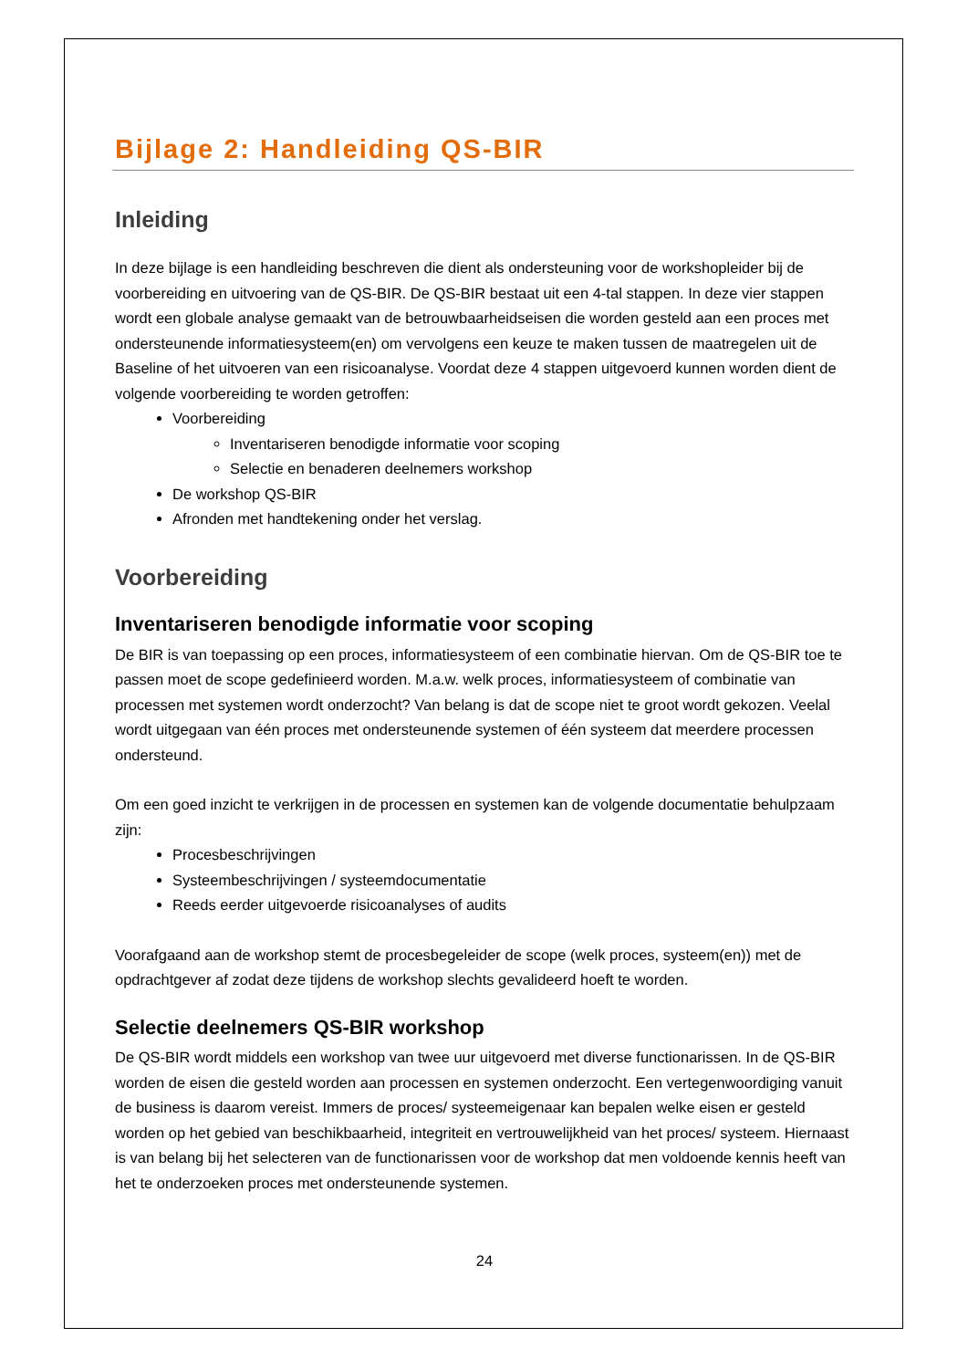Bijlage 2: Handleiding QS-BIR
Inleiding
In deze bijlage is een handleiding beschreven die dient als ondersteuning voor de workshopleider bij de voorbereiding en uitvoering van de QS-BIR. De QS-BIR bestaat uit een 4-tal stappen. In deze vier stappen wordt een globale analyse gemaakt van de betrouwbaarheidseisen die worden gesteld aan een proces met ondersteunende informatiesysteem(en) om vervolgens een keuze te maken tussen de maatregelen uit de Baseline of het uitvoeren van een risicoanalyse. Voordat deze 4 stappen uitgevoerd kunnen worden dient de volgende voorbereiding te worden getroffen:
Voorbereiding
Inventariseren benodigde informatie voor scoping
Selectie en benaderen deelnemers workshop
De workshop QS-BIR
Afronden met handtekening onder het verslag.
Voorbereiding
Inventariseren benodigde informatie voor scoping
De BIR is van toepassing op een proces, informatiesysteem of een combinatie hiervan. Om de QS-BIR toe te passen moet de scope gedefinieerd worden. M.a.w. welk proces, informatiesysteem of combinatie van processen met systemen wordt onderzocht? Van belang is dat de scope niet te groot wordt gekozen. Veelal wordt uitgegaan van één proces met ondersteunende systemen of één systeem dat meerdere processen ondersteund.
Om een goed inzicht te verkrijgen in de processen en systemen kan de volgende documentatie behulpzaam zijn:
Procesbeschrijvingen
Systeembeschrijvingen / systeemdocumentatie
Reeds eerder uitgevoerde risicoanalyses of audits
Voorafgaand aan de workshop stemt de procesbegeleider de scope (welk proces, systeem(en)) met de opdrachtgever af zodat deze tijdens de workshop slechts gevalideerd hoeft te worden.
Selectie deelnemers QS-BIR workshop
De QS-BIR wordt middels een workshop van twee uur uitgevoerd met diverse functionarissen. In de QS-BIR worden de eisen die gesteld worden aan processen en systemen onderzocht. Een vertegenwoordiging vanuit de business is daarom vereist. Immers de proces/ systeemeigenaar kan bepalen welke eisen er gesteld worden op het gebied van beschikbaarheid, integriteit en vertrouwelijkheid van het proces/ systeem. Hiernaast is van belang bij het selecteren van de functionarissen voor de workshop dat men voldoende kennis heeft van het te onderzoeken proces met ondersteunende systemen.
24